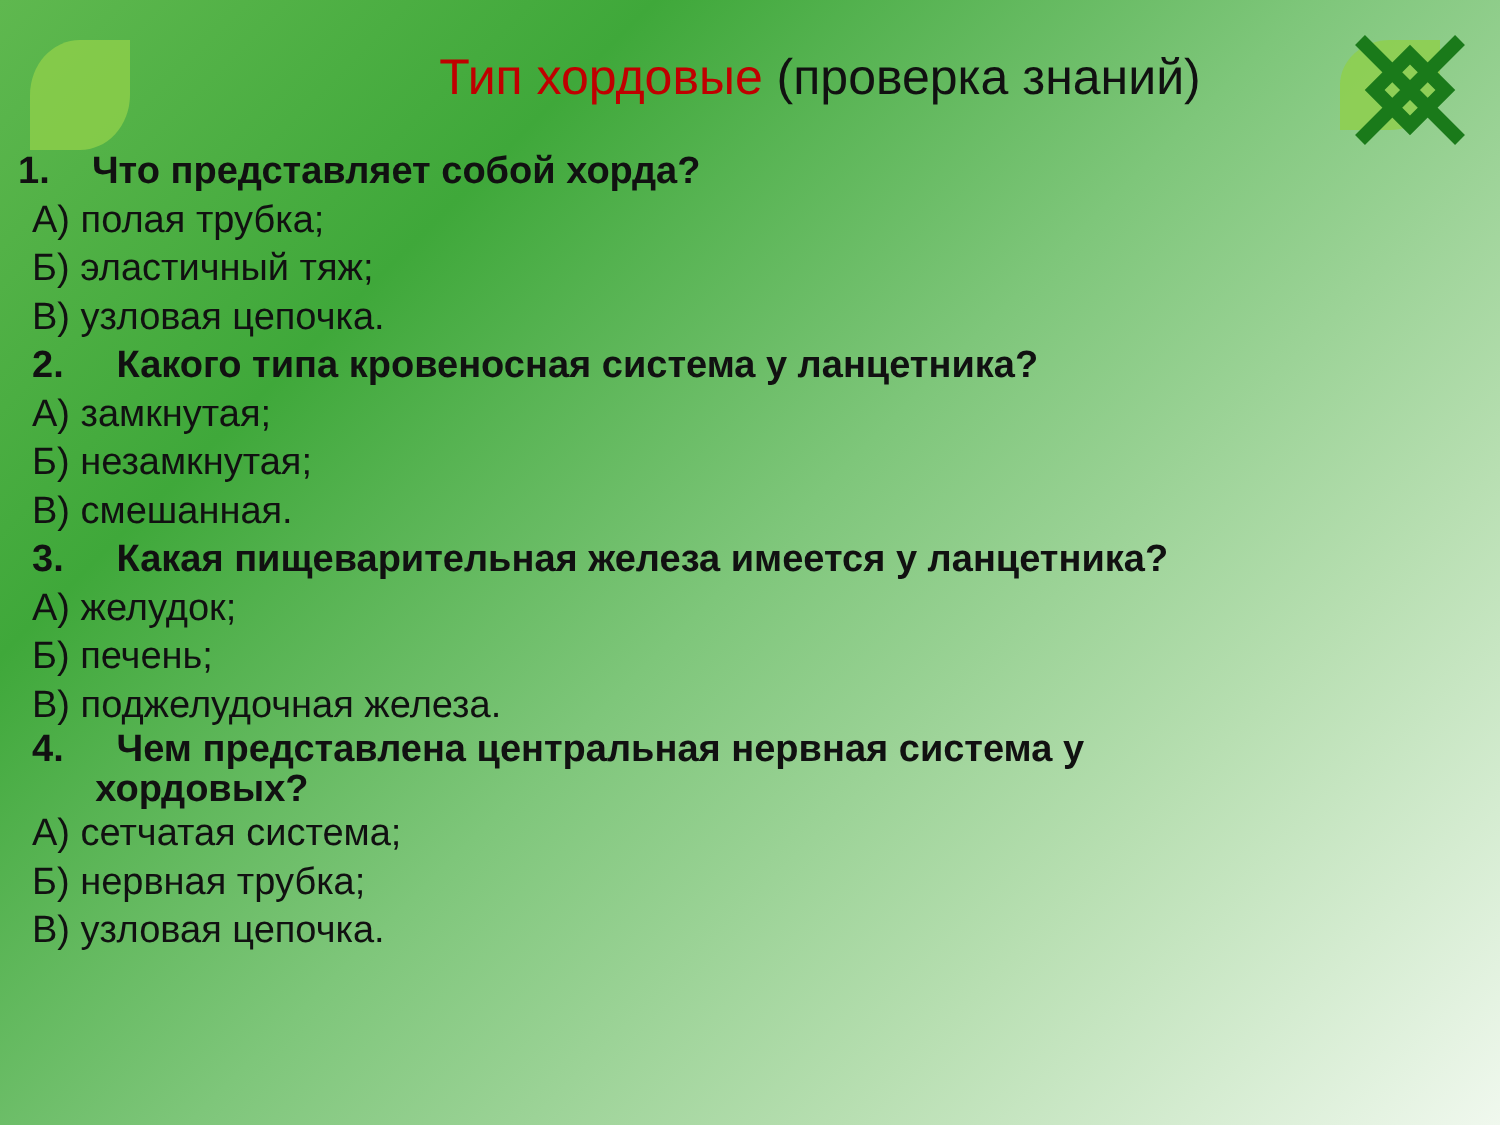Тип хордовые (проверка знаний)
1. Что представляет собой хорда?
А) полая трубка;
Б) эластичный тяж;
В) узловая цепочка.
2. Какого типа кровеносная система у ланцетника?
А) замкнутая;
Б) незамкнутая;
В) смешанная.
3. Какая пищеварительная железа имеется у ланцетника?
А) желудок;
Б) печень;
В) поджелудочная железа.
4. Чем представлена центральная нервная система у
хордовых?
А) сетчатая система;
Б) нервная трубка;
В) узловая цепочка.